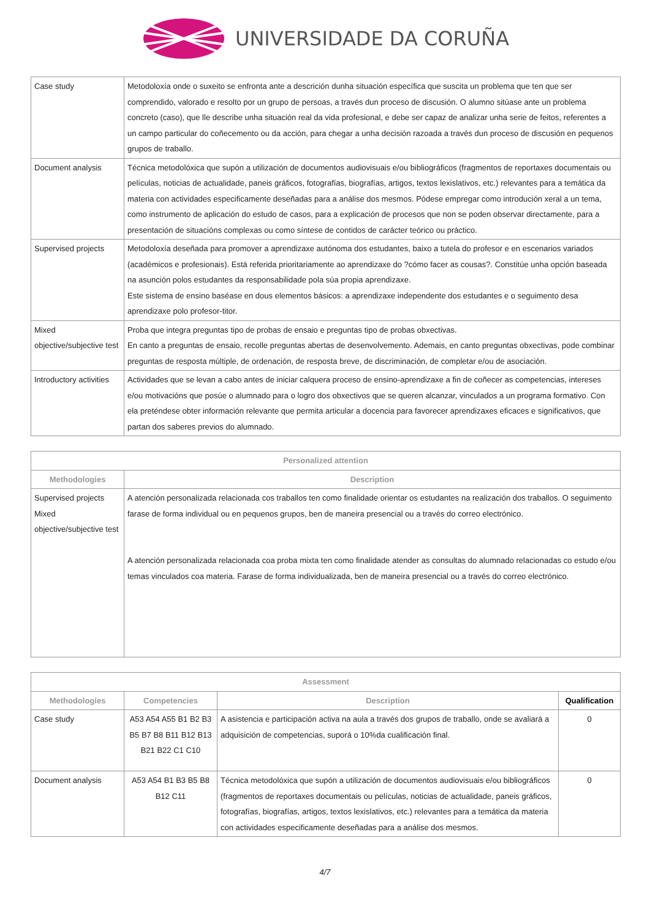UNIVERSIDADE DA CORUÑA
| Case study | Metodoloxía onde o suxeito se enfronta ante a descrición dunha situación específica que suscita un problema que ten que ser comprendido, valorado e resolto por un grupo de persoas, a través dun proceso de discusión. O alumno sitúase ante un problema concreto (caso), que lle describe unha situación real da vida profesional, e debe ser capaz de analizar unha serie de feitos, referentes a un campo particular do coñecemento ou da acción, para chegar a unha decisión razoada a través dun proceso de discusión en pequenos grupos de traballo. |
| Document analysis | Técnica metodolóxica que supón a utilización de documentos audiovisuais e/ou bibliográficos (fragmentos de reportaxes documentais ou películas, noticias de actualidade, paneis gráficos, fotografías, biografías, artigos, textos lexislativos, etc.) relevantes para a temática da materia con actividades especificamente deseñadas para a análise dos mesmos. Pódese empregar como introdución xeral a un tema, como instrumento de aplicación do estudo de casos, para a explicación de procesos que non se poden observar directamente, para a presentación de situacións complexas ou como síntese de contidos de carácter teórico ou práctico. |
| Supervised projects | Metodoloxía deseñada para promover a aprendizaxe autónoma dos estudantes, baixo a tutela do profesor e en escenarios variados (académicos e profesionais). Está referida prioritariamente ao aprendizaxe do ?cómo facer as cousas?. Constitúe unha opción baseada na asunción polos estudantes da responsabilidade pola súa propia aprendizaxe. Este sistema de ensino baséase en dous elementos básicos: a aprendizaxe independente dos estudantes e o seguimento desa aprendizaxe polo profesor-titor. |
| Mixed objective/subjective test | Proba que integra preguntas tipo de probas de ensaio e preguntas tipo de probas obxectivas. En canto a preguntas de ensaio, recolle preguntas abertas de desenvolvemento. Ademais, en canto preguntas obxectivas, pode combinar preguntas de resposta múltiple, de ordenación, de resposta breve, de discriminación, de completar e/ou de asociación. |
| Introductory activities | Actividades que se levan a cabo antes de iniciar calquera proceso de ensino-aprendizaxe a fin de coñecer as competencias, intereses e/ou motivacións que posúe o alumnado para o logro dos obxectivos que se queren alcanzar, vinculados a un programa formativo. Con ela preténdese obter información relevante que permita articular a docencia para favorecer aprendizaxes eficaces e significativos, que partan dos saberes previos do alumnado. |
| Personalized attention | |
| --- | --- |
| Methodologies | Description |
| Supervised projects Mixed objective/subjective test | A atención personalizada relacionada cos traballos ten como finalidade orientar os estudantes na realización dos traballos. O seguimento farase de forma individual ou en pequenos grupos, ben de maneira presencial ou a través do correo electrónico. A atención personalizada relacionada coa proba mixta ten como finalidade atender as consultas do alumnado relacionadas co estudo e/ou temas vinculados coa materia. Farase de forma individualizada, ben de maneira presencial ou a través do correo electrónico. |
| Assessment | | | |
| --- | --- | --- | --- |
| Methodologies | Competencies | Description | Qualification |
| Case study | A53 A54 A55 B1 B2 B3 B5 B7 B8 B11 B12 B13 B21 B22 C1 C10 | A asistencia e participación activa na aula a través dos grupos de traballo, onde se avaliará a adquisición de competencias, suporá o 10%da cualificación final. | 0 |
| Document analysis | A53 A54 B1 B3 B5 B8 B12 C11 | Técnica metodolóxica que supón a utilización de documentos audiovisuais e/ou bibliográficos (fragmentos de reportaxes documentais ou películas, noticias de actualidade, paneis gráficos, fotografías, biografías, artigos, textos lexislativos, etc.) relevantes para a temática da materia con actividades especificamente deseñadas para a análise dos mesmos. | 0 |
4/7